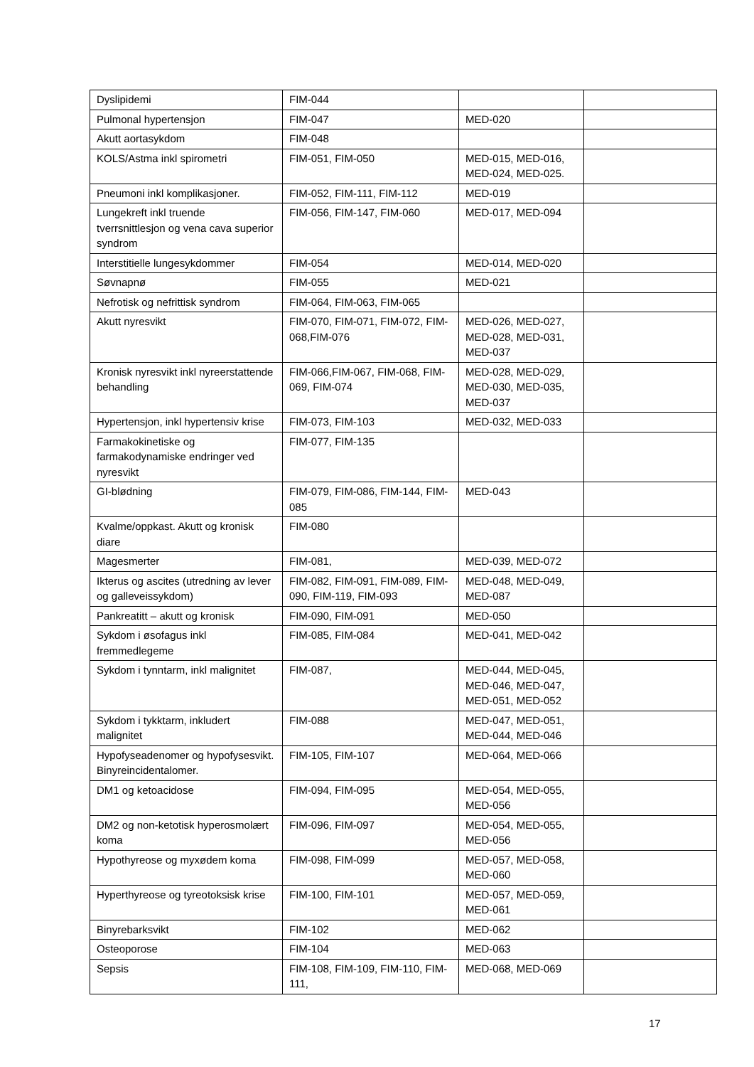| Dyslipidemi | FIM-044 | | |
| Pulmonal hypertensjon | FIM-047 | MED-020 | |
| Akutt aortasykdom | FIM-048 | | |
| KOLS/Astma inkl spirometri | FIM-051, FIM-050 | MED-015, MED-016, MED-024, MED-025. | |
| Pneumoni inkl komplikasjoner. | FIM-052, FIM-111, FIM-112 | MED-019 | |
| Lungekreft inkl truende tverrsnittlesjon og vena cava superior syndrom | FIM-056, FIM-147, FIM-060 | MED-017, MED-094 | |
| Interstitielle lungesykdommer | FIM-054 | MED-014, MED-020 | |
| Søvnapnø | FIM-055 | MED-021 | |
| Nefrotisk og nefrittisk syndrom | FIM-064, FIM-063, FIM-065 | | |
| Akutt nyresvikt | FIM-070, FIM-071, FIM-072, FIM-068,FIM-076 | MED-026, MED-027, MED-028, MED-031, MED-037 | |
| Kronisk nyresvikt inkl nyreerstattende behandling | FIM-066,FIM-067, FIM-068, FIM-069, FIM-074 | MED-028, MED-029, MED-030, MED-035, MED-037 | |
| Hypertensjon, inkl hypertensiv krise | FIM-073, FIM-103 | MED-032, MED-033 | |
| Farmakokinetiske og farmakodynamiske endringer ved nyresvikt | FIM-077, FIM-135 | | |
| GI-blødning | FIM-079, FIM-086, FIM-144, FIM-085 | MED-043 | |
| Kvalme/oppkast. Akutt og kronisk diare | FIM-080 | | |
| Magesmerter | FIM-081, | MED-039, MED-072 | |
| Ikterus og ascites (utredning av lever og galleveissykdom) | FIM-082, FIM-091, FIM-089, FIM-090, FIM-119, FIM-093 | MED-048, MED-049, MED-087 | |
| Pankreatitt – akutt og kronisk | FIM-090, FIM-091 | MED-050 | |
| Sykdom i øsofagus inkl fremmedlegeme | FIM-085, FIM-084 | MED-041, MED-042 | |
| Sykdom i tynntarm, inkl malignitet | FIM-087, | MED-044, MED-045, MED-046, MED-047, MED-051, MED-052 | |
| Sykdom i tykktarm, inkludert malignitet | FIM-088 | MED-047, MED-051, MED-044, MED-046 | |
| Hypofyseadenomer og hypofysesvikt. Binyreincidentalomer. | FIM-105, FIM-107 | MED-064, MED-066 | |
| DM1 og ketoacidose | FIM-094, FIM-095 | MED-054, MED-055, MED-056 | |
| DM2 og non-ketotisk hyperosmolært koma | FIM-096, FIM-097 | MED-054, MED-055, MED-056 | |
| Hypothyreose og myxødem koma | FIM-098, FIM-099 | MED-057, MED-058, MED-060 | |
| Hyperthyreose og tyreotoksisk krise | FIM-100, FIM-101 | MED-057, MED-059, MED-061 | |
| Binyrebarksvikt | FIM-102 | MED-062 | |
| Osteoporose | FIM-104 | MED-063 | |
| Sepsis | FIM-108, FIM-109, FIM-110, FIM-111, | MED-068, MED-069 | |
17